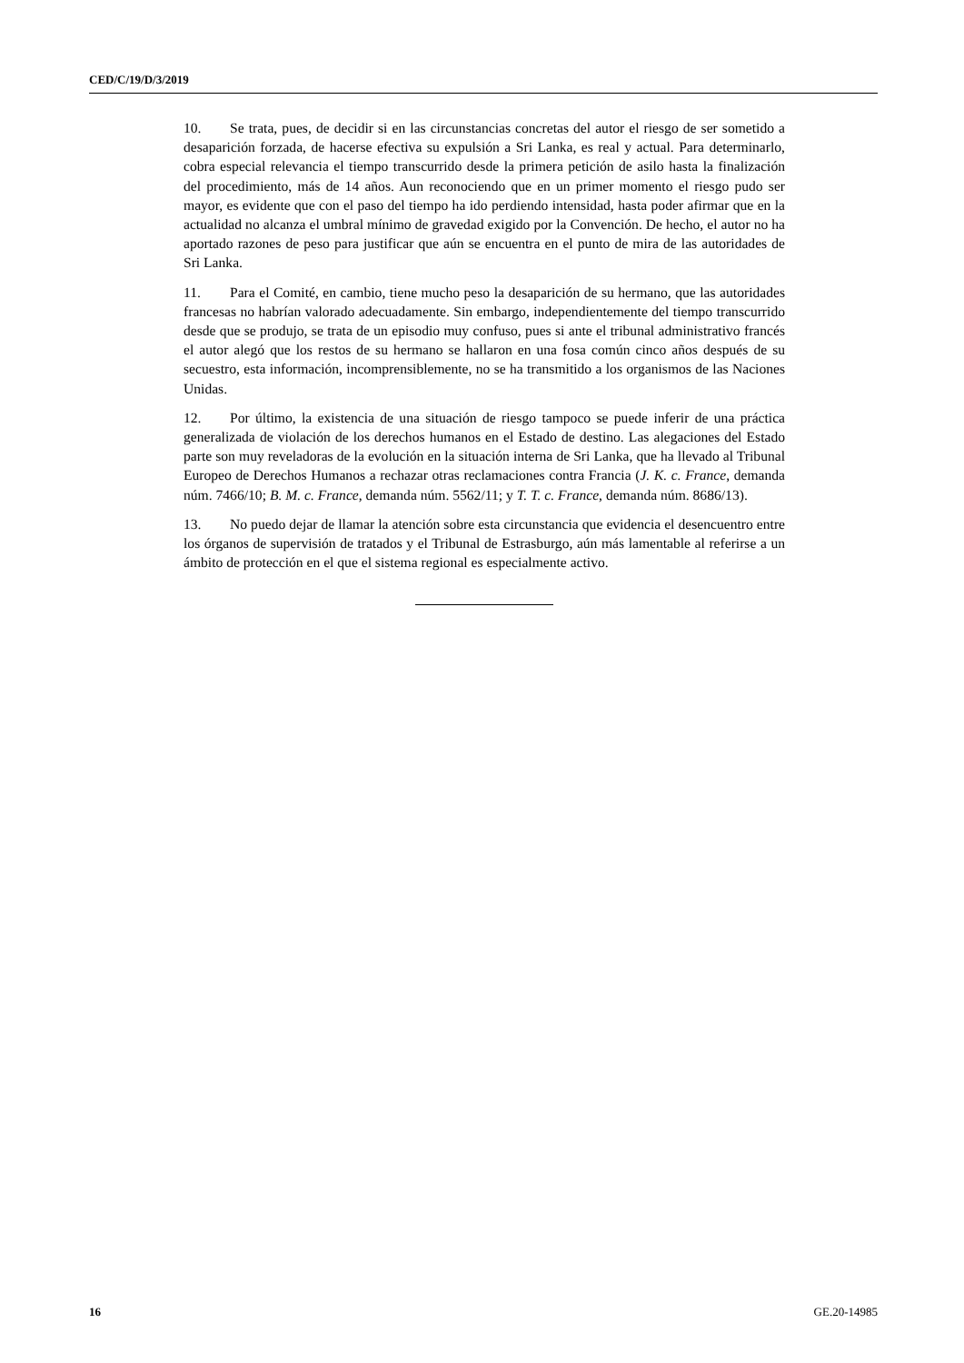CED/C/19/D/3/2019
10. Se trata, pues, de decidir si en las circunstancias concretas del autor el riesgo de ser sometido a desaparición forzada, de hacerse efectiva su expulsión a Sri Lanka, es real y actual. Para determinarlo, cobra especial relevancia el tiempo transcurrido desde la primera petición de asilo hasta la finalización del procedimiento, más de 14 años. Aun reconociendo que en un primer momento el riesgo pudo ser mayor, es evidente que con el paso del tiempo ha ido perdiendo intensidad, hasta poder afirmar que en la actualidad no alcanza el umbral mínimo de gravedad exigido por la Convención. De hecho, el autor no ha aportado razones de peso para justificar que aún se encuentra en el punto de mira de las autoridades de Sri Lanka.
11. Para el Comité, en cambio, tiene mucho peso la desaparición de su hermano, que las autoridades francesas no habrían valorado adecuadamente. Sin embargo, independientemente del tiempo transcurrido desde que se produjo, se trata de un episodio muy confuso, pues si ante el tribunal administrativo francés el autor alegó que los restos de su hermano se hallaron en una fosa común cinco años después de su secuestro, esta información, incomprensiblemente, no se ha transmitido a los organismos de las Naciones Unidas.
12. Por último, la existencia de una situación de riesgo tampoco se puede inferir de una práctica generalizada de violación de los derechos humanos en el Estado de destino. Las alegaciones del Estado parte son muy reveladoras de la evolución en la situación interna de Sri Lanka, que ha llevado al Tribunal Europeo de Derechos Humanos a rechazar otras reclamaciones contra Francia (J. K. c. France, demanda núm. 7466/10; B. M. c. France, demanda núm. 5562/11; y T. T. c. France, demanda núm. 8686/13).
13. No puedo dejar de llamar la atención sobre esta circunstancia que evidencia el desencuentro entre los órganos de supervisión de tratados y el Tribunal de Estrasburgo, aún más lamentable al referirse a un ámbito de protección en el que el sistema regional es especialmente activo.
16 GE.20-14985